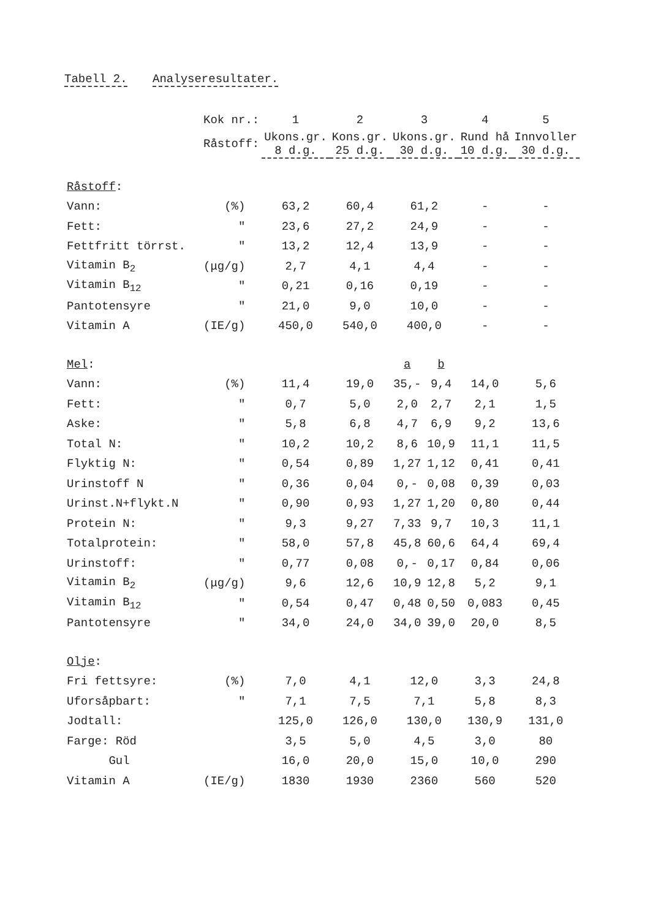Tabell 2. Analyseresultater.
| | Kok nr.: | | 1 | 2 | 3 | | 4 | 5 |
| | Råstoff: | | Ukons.gr. 8 d.g. | Kons.gr. 25 d.g. | Ukons.gr. 30 d.g. | | Rund hå 10 d.g. | Innvoller 30 d.g. |
| Råstoff : | | | | | | | | |
| Vann: | (%) | | 63,2 | 60,4 | 61,2 | | - | - |
| Fett: | " | | 23,6 | 27,2 | 24,9 | | - | - |
| Fettfritt törrst. | " | | 13,2 | 12,4 | 13,9 | | - | - |
| Vitamin B<sub>2</sub> | (μg/g) | | 2,7 | 4,1 | 4,4 | | - | - |
| Vitamin B<sub>12</sub> | " | | 0,21 | 0,16 | 0,19 | | - | - |
| Pantotensyre | " | | 21,0 | 9,0 | 10,0 | | - | - |
| Vitamin A | (IE/g) | | 450,0 | 540,0 | 400,0 | | - | - |
| Mel : | | | | | a | b | | |
| Vann: | (%) | | 11,4 | 19,0 | 35,- | 9,4 | 14,0 | 5,6 |
| Fett: | " | | 0,7 | 5,0 | 2,0 | 2,7 | 2,1 | 1,5 |
| Aske: | " | | 5,8 | 6,8 | 4,7 | 6,9 | 9,2 | 13,6 |
| Total N: | " | | 10,2 | 10,2 | 8,6 | 10,9 | 11,1 | 11,5 |
| Flyktig N: | " | | 0,54 | 0,89 | 1,27 | 1,12 | 0,41 | 0,41 |
| Urinstoff N | " | | 0,36 | 0,04 | 0,- | 0,08 | 0,39 | 0,03 |
| Urinst.N+flykt.N | " | | 0,90 | 0,93 | 1,27 | 1,20 | 0,80 | 0,44 |
| Protein N: | " | | 9,3 | 9,27 | 7,33 | 9,7 | 10,3 | 11,1 |
| Totalprotein: | " | | 58,0 | 57,8 | 45,8 | 60,6 | 64,4 | 69,4 |
| Urinstoff: | " | | 0,77 | 0,08 | 0,- | 0,17 | 0,84 | 0,06 |
| Vitamin B<sub>2</sub> | (μg/g) | | 9,6 | 12,6 | 10,9 | 12,8 | 5,2 | 9,1 |
| Vitamin B<sub>12</sub> | " | | 0,54 | 0,47 | 0,48 | 0,50 | 0,083 | 0,45 |
| Pantotensyre | " | | 34,0 | 24,0 | 34,0 | 39,0 | 20,0 | 8,5 |
| Olje : | | | | | | | | |
| Fri fettsyre: | (%) | | 7,0 | 4,1 | 12,0 | | 3,3 | 24,8 |
| Uforsåpbart: | " | | 7,1 | 7,5 | 7,1 | | 5,8 | 8,3 |
| Jodtall: | | | 125,0 | 126,0 | 130,0 | | 130,9 | 131,0 |
| Farge: Röd | | | 3,5 | 5,0 | 4,5 | | 3,0 | 80 |
| Gul | | | 16,0 | 20,0 | 15,0 | | 10,0 | 290 |
| Vitamin A | (IE/g) | | 1830 | 1930 | 2360 | | 560 | 520 |